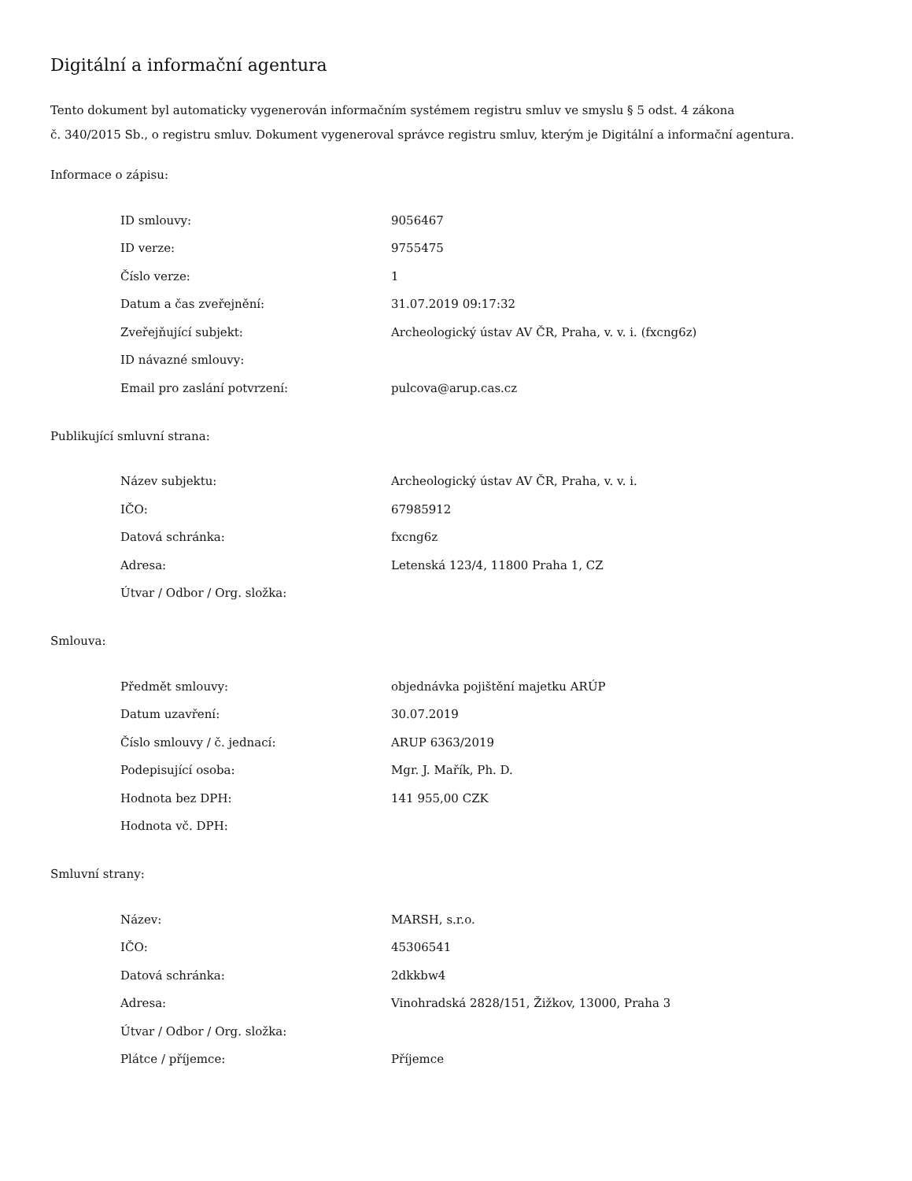Digitální a informační agentura
Tento dokument byl automaticky vygenerován informačním systémem registru smluv ve smyslu § 5 odst. 4 zákona
č. 340/2015 Sb., o registru smluv. Dokument vygeneroval správce registru smluv, kterým je Digitální a informační agentura.
Informace o zápisu:
| ID smlouvy: | 9056467 |
| ID verze: | 9755475 |
| Číslo verze: | 1 |
| Datum a čas zveřejnění: | 31.07.2019 09:17:32 |
| Zveřejňující subjekt: | Archeologický ústav AV ČR, Praha, v. v. i. (fxcng6z) |
| ID návazné smlouvy: | |
| Email pro zaslání potvrzení: | pulcova@arup.cas.cz |
Publikující smluvní strana:
| Název subjektu: | Archeologický ústav AV ČR, Praha, v. v. i. |
| IČO: | 67985912 |
| Datová schránka: | fxcng6z |
| Adresa: | Letenská 123/4, 11800 Praha 1, CZ |
| Útvar / Odbor / Org. složka: | |
Smlouva:
| Předmět smlouvy: | objednávka pojištění majetku ARÚP |
| Datum uzavření: | 30.07.2019 |
| Číslo smlouvy / č. jednací: | ARUP 6363/2019 |
| Podepisující osoba: | Mgr. J. Mařík, Ph. D. |
| Hodnota bez DPH: | 141 955,00 CZK |
| Hodnota vč. DPH: | |
Smluvní strany:
| Název: | MARSH, s.r.o. |
| IČO: | 45306541 |
| Datová schránka: | 2dkkbw4 |
| Adresa: | Vinohradská 2828/151, Žižkov, 13000, Praha 3 |
| Útvar / Odbor / Org. složka: | |
| Plátce / příjemce: | Příjemce |